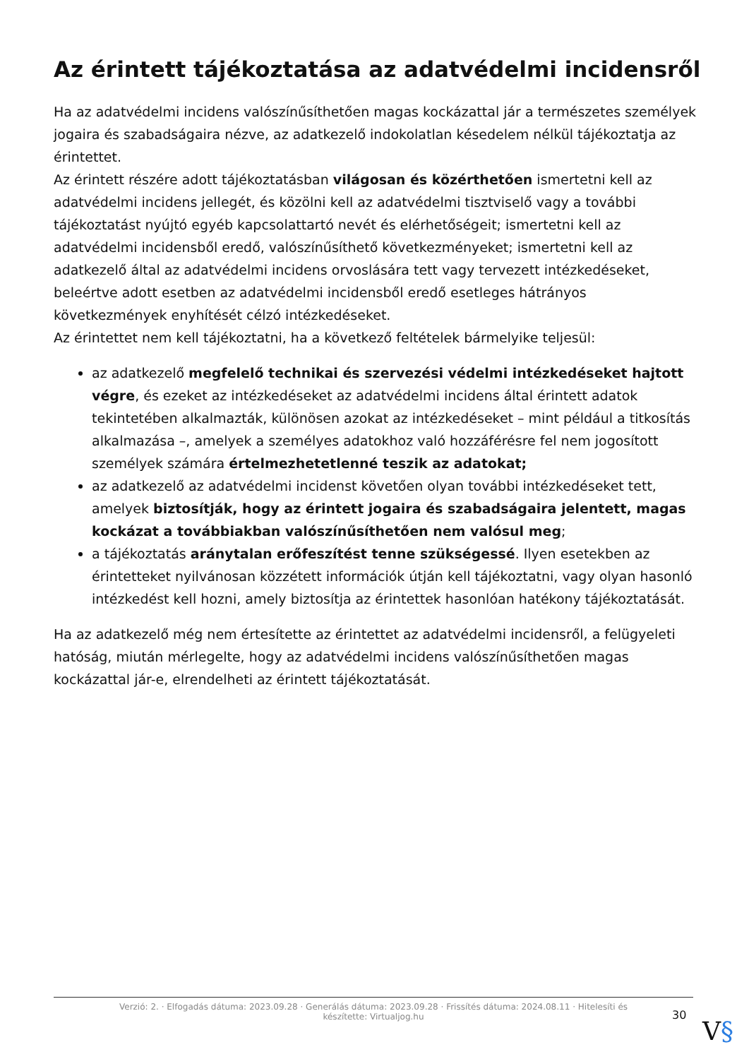Az érintett tájékoztatása az adatvédelmi incidensről
Ha az adatvédelmi incidens valószínűsíthetően magas kockázattal jár a természetes személyek jogaira és szabadságaira nézve, az adatkezelő indokolatlan késedelem nélkül tájékoztatja az érintettet.
Az érintett részére adott tájékoztatásban világosan és közérthetően ismertetni kell az adatvédelmi incidens jellegét, és közölni kell az adatvédelmi tisztviselő vagy a további tájékoztatást nyújtó egyéb kapcsolattartó nevét és elérhetőségeit; ismertetni kell az adatvédelmi incidensből eredő, valószínűsíthető következményeket; ismertetni kell az adatkezelő által az adatvédelmi incidens orvoslására tett vagy tervezett intézkedéseket, beleértve adott esetben az adatvédelmi incidensből eredő esetleges hátrányos következmények enyhítését célzó intézkedéseket.
Az érintettet nem kell tájékoztatni, ha a következő feltételek bármelyike teljesül:
az adatkezelő megfelelő technikai és szervezési védelmi intézkedéseket hajtott végre, és ezeket az intézkedéseket az adatvédelmi incidens által érintett adatok tekintetében alkalmazták, különösen azokat az intézkedéseket – mint például a titkosítás alkalmazása –, amelyek a személyes adatokhoz való hozzáférésre fel nem jogosított személyek számára értelmezhetetlenné teszik az adatokat;
az adatkezelő az adatvédelmi incidenst követően olyan további intézkedéseket tett, amelyek biztosítják, hogy az érintett jogaira és szabadságaira jelentett, magas kockázat a továbbiakban valószínűsíthetően nem valósul meg;
a tájékoztatás aránytalan erőfeszítést tenne szükségessé. Ilyen esetekben az érintetteket nyilvánosan közzétett információk útján kell tájékoztatni, vagy olyan hasonló intézkedést kell hozni, amely biztosítja az érintettek hasonlóan hatékony tájékoztatását.
Ha az adatkezelő még nem értesítette az érintettet az adatvédelmi incidensről, a felügyeleti hatóság, miután mérlegelte, hogy az adatvédelmi incidens valószínűsíthetően magas kockázattal jár-e, elrendelheti az érintett tájékoztatását.
Verzió: 2. · Elfogadás dátuma: 2023.09.28 · Generálás dátuma: 2023.09.28 · Frissítés dátuma: 2024.08.11 · Hitelesíti és készítette: Virtualjog.hu
30
V§